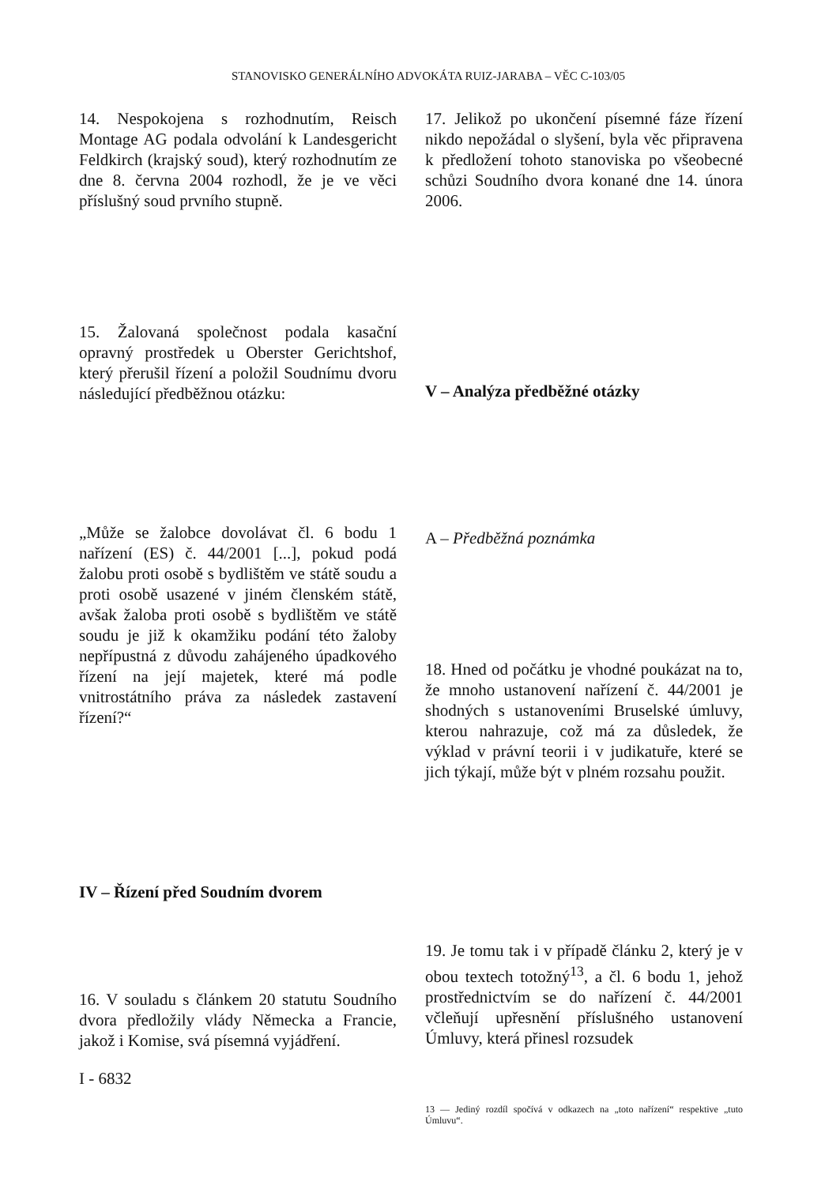STANOVISKO GENERÁLNÍHO ADVOKÁTA RUIZ-JARABA – VĚC C-103/05
14. Nespokojena s rozhodnutím, Reisch Montage AG podala odvolání k Landesgericht Feldkirch (krajský soud), který rozhodnutím ze dne 8. června 2004 rozhodl, že je ve věci příslušný soud prvního stupně.
15. Žalovaná společnost podala kasační opravný prostředek u Oberster Gerichtshof, který přerušil řízení a položil Soudnímu dvoru následující předběžnou otázku:
„Může se žalobce dovolávat čl. 6 bodu 1 nařízení (ES) č. 44/2001 [...], pokud podá žalobu proti osobě s bydlištěm ve státě soudu a proti osobě usazené v jiném členském státě, avšak žaloba proti osobě s bydlištěm ve státě soudu je již k okamžiku podání této žaloby nepřípustná z důvodu zahájeného úpadkového řízení na její majetek, které má podle vnitrostátního práva za následek zastavení řízení?“
IV – Řízení před Soudním dvorem
16. V souladu s článkem 20 statutu Soudního dvora předložily vlády Německa a Francie, jakož i Komise, svá písemná vyjádření.
I - 6832
17. Jelikož po ukončení písemné fáze řízení nikdo nepožádal o slyšení, byla věc připravena k předložení tohoto stanoviska po všeobecné schůzi Soudního dvora konané dne 14. února 2006.
V – Analýza předběžné otázky
A – Předběžná poznámka
18. Hned od počátku je vhodné poukázat na to, že mnoho ustanovení nařízení č. 44/2001 je shodných s ustanoveními Bruselské úmluvy, kterou nahrazuje, což má za důsledek, že výklad v právní teorii i v judikatuře, které se jich týkají, může být v plném rozsahu použit.
19. Je tomu tak i v případě článku 2, který je v obou textech totožný<sup>13</sup>, a čl. 6 bodu 1, jehož prostřednictvím se do nařízení č. 44/2001 včleňují upřesnění příslušného ustanovení Úmluvy, která přinesl rozsudek
13 — Jediný rozdíl spočívá v odkazech na „toto nařízení“ respektive „tuto Úmluvu“.